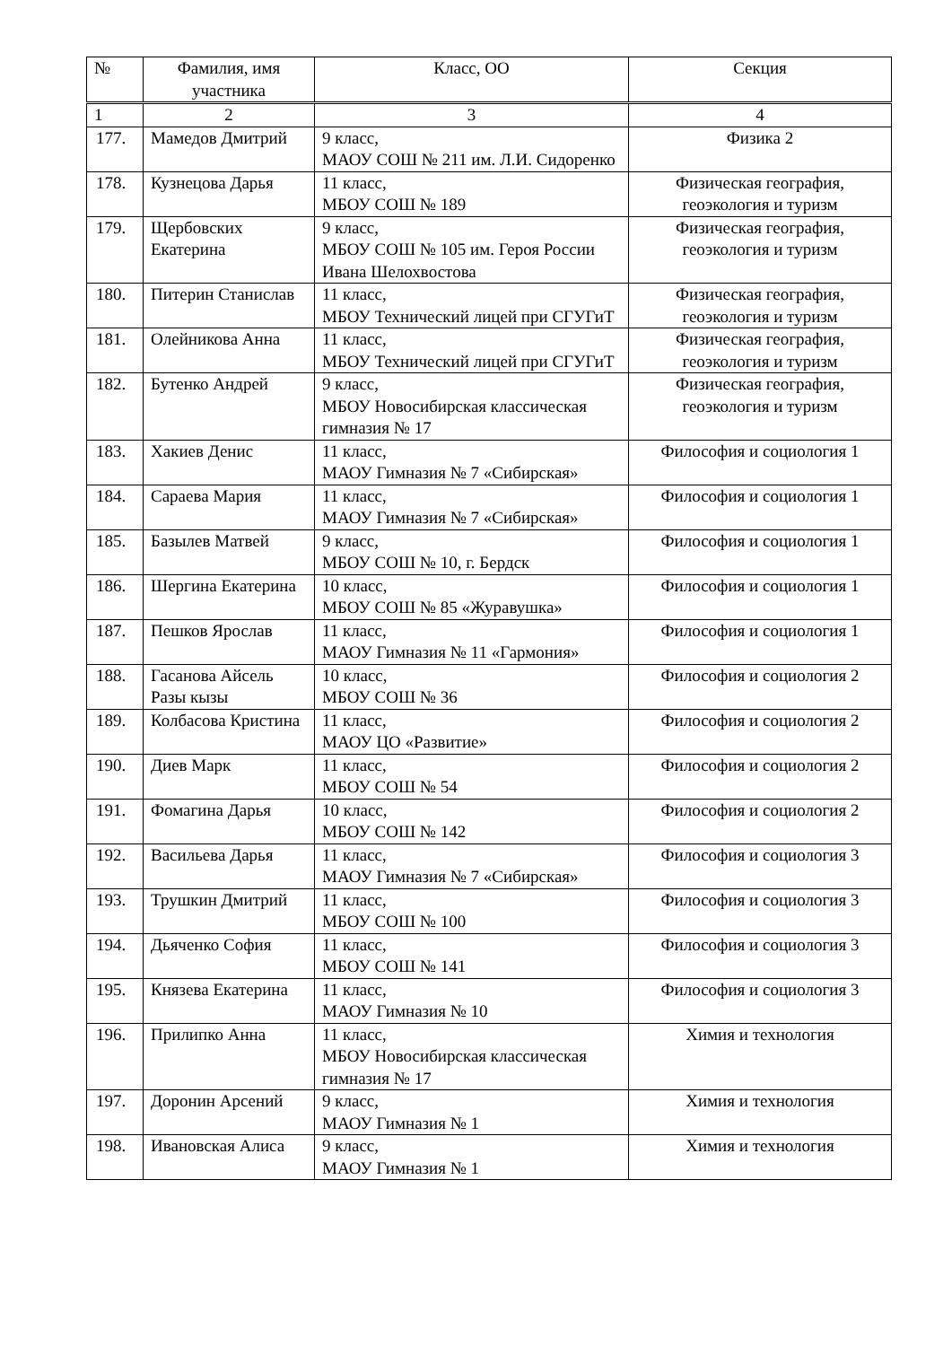| № | Фамилия, имя участника | Класс, ОО | Секция |
| --- | --- | --- | --- |
| 1 | 2 | 3 | 4 |
| 177. | Мамедов Дмитрий | 9 класс, МАОУ СОШ № 211 им. Л.И. Сидоренко | Физика 2 |
| 178. | Кузнецова Дарья | 11 класс, МБОУ СОШ № 189 | Физическая география, геоэкология и туризм |
| 179. | Щербовских Екатерина | 9 класс, МБОУ СОШ № 105 им. Героя России Ивана Шелохвостова | Физическая география, геоэкология и туризм |
| 180. | Питерин Станислав | 11 класс, МБОУ Технический лицей при СГУГиТ | Физическая география, геоэкология и туризм |
| 181. | Олейникова Анна | 11 класс, МБОУ Технический лицей при СГУГиТ | Физическая география, геоэкология и туризм |
| 182. | Бутенко Андрей | 9 класс, МБОУ Новосибирская классическая гимназия № 17 | Физическая география, геоэкология и туризм |
| 183. | Хакиев Денис | 11 класс, МАОУ Гимназия № 7 «Сибирская» | Философия и социология 1 |
| 184. | Сараева Мария | 11 класс, МАОУ Гимназия № 7 «Сибирская» | Философия и социология 1 |
| 185. | Базылев Матвей | 9 класс, МБОУ СОШ № 10, г. Бердск | Философия и социология 1 |
| 186. | Шергина Екатерина | 10 класс, МБОУ СОШ № 85 «Журавушка» | Философия и социология 1 |
| 187. | Пешков Ярослав | 11 класс, МАОУ Гимназия № 11 «Гармония» | Философия и социология 1 |
| 188. | Гасанова Айсель Разы кызы | 10 класс, МБОУ СОШ № 36 | Философия и социология 2 |
| 189. | Колбасова Кристина | 11 класс, МАОУ ЦО «Развитие» | Философия и социология 2 |
| 190. | Диев Марк | 11 класс, МБОУ СОШ № 54 | Философия и социология 2 |
| 191. | Фомагина Дарья | 10 класс, МБОУ СОШ № 142 | Философия и социология 2 |
| 192. | Васильева Дарья | 11 класс, МАОУ Гимназия № 7 «Сибирская» | Философия и социология 3 |
| 193. | Трушкин Дмитрий | 11 класс, МБОУ СОШ № 100 | Философия и социология 3 |
| 194. | Дьяченко София | 11 класс, МБОУ СОШ № 141 | Философия и социология 3 |
| 195. | Князева Екатерина | 11 класс, МАОУ Гимназия № 10 | Философия и социология 3 |
| 196. | Прилипко Анна | 11 класс, МБОУ Новосибирская классическая гимназия № 17 | Химия и технология |
| 197. | Доронин Арсений | 9 класс, МАОУ Гимназия № 1 | Химия и технология |
| 198. | Ивановская Алиса | 9 класс, МАОУ Гимназия № 1 | Химия и технология |